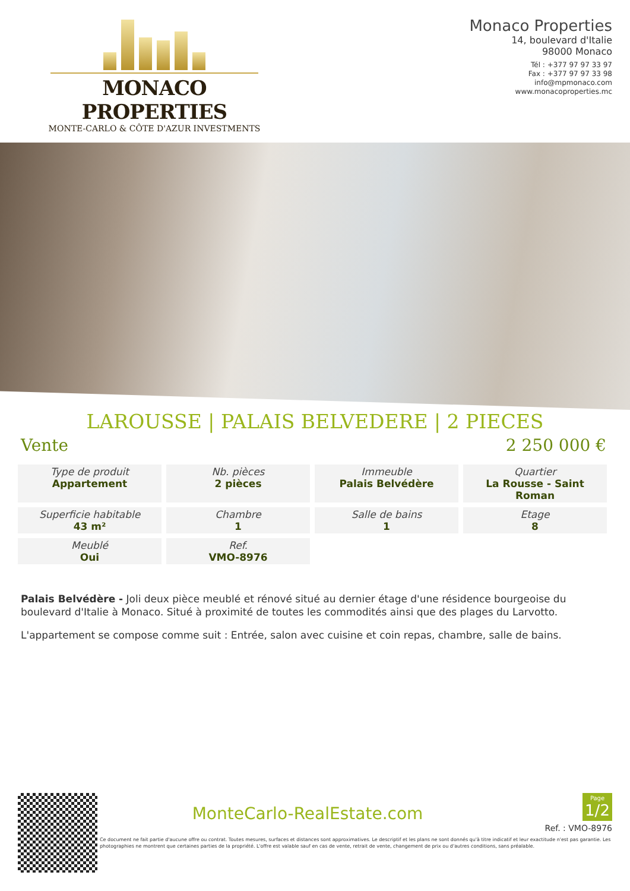MONACO PROPERTIES
MONTE-CARLO & CÔTE D'AZUR INVESTMENTS
Monaco Properties
14, boulevard d'Italie
98000 Monaco
Tél : +377 97 97 33 97
Fax : +377 97 97 33 98
info@mpmonaco.com
www.monacoproperties.mc
LAROUSSE | PALAIS BELVEDERE | 2 PIECES
Vente 2 250 000 €
Type de produit
Appartement
Nb. pièces
2 pièces
Immeuble
Palais Belvédère
Quartier
La Rousse - Saint Roman
Superficie habitable
43 m²
Chambre
1
Salle de bains
1
Etage
8
Meublé
Oui
Ref.
VMO-8976
Palais Belvédère - Joli deux pièce meublé et rénové situé au dernier étage d'une résidence bourgeoise du boulevard d'Italie à Monaco. Situé à proximité de toutes les commodités ainsi que des plages du Larvotto.
L'appartement se compose comme suit : Entrée, salon avec cuisine et coin repas, chambre, salle de bains.
Page
1/2
MonteCarlo-RealEstate.com
Ref. : VMO-8976
Ce document ne fait partie d'aucune offre ou contrat. Toutes mesures, surfaces et distances sont approximatives. Le descriptif et les plans ne sont donnés qu'à titre indicatif et leur exactitude n'est pas garantie. Les photographies ne montrent que certaines parties de la propriété. L'offre est valable sauf en cas de vente, retrait de vente, changement de prix ou d'autres conditions, sans préalable.